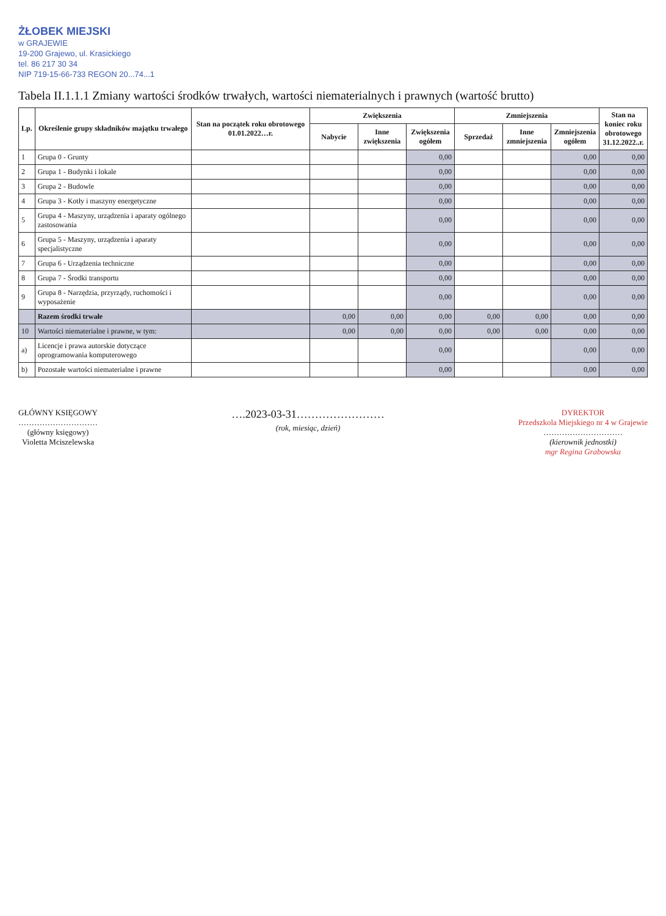ŻŁOBEK MIEJSKI
w GRAJEWIE
19-200 Grajewo, ul. Krasickiego
tel. 86 217 30 34
NIP 719-15-66-733 REGON 20...74...1
Tabela II.1.1.1 Zmiany wartości środków trwałych, wartości niematerialnych i prawnych (wartość brutto)
| Lp. | Określenie grupy składników majątku trwałego | Stan na początek roku obrotowego 01.01.2022…r. | Zwiększenia | | | Zmniejszenia | | | Stan na koniec roku obrotowego 31.12.2022..r. |
| --- | --- | --- | --- | --- | --- | --- | --- | --- | --- |
| | | | Nabycie | Inne zwiększenia | Zwiększenia ogółem | Sprzedaż | Inne zmniejszenia | Zmniejszenia ogółem | |
| 1 | Grupa 0 - Grunty | | | | 0,00 | | | 0,00 | 0,00 |
| 2 | Grupa 1 - Budynki i lokale | | | | 0,00 | | | 0,00 | 0,00 |
| 3 | Grupa 2 - Budowle | | | | 0,00 | | | 0,00 | 0,00 |
| 4 | Grupa 3 - Kotły i maszyny energetyczne | | | | 0,00 | | | 0,00 | 0,00 |
| 5 | Grupa 4 - Maszyny, urządzenia i aparaty ogólnego zastosowania | | | | 0,00 | | | 0,00 | 0,00 |
| 6 | Grupa 5 - Maszyny, urządzenia i aparaty specjalistyczne | | | | 0,00 | | | 0,00 | 0,00 |
| 7 | Grupa 6 - Urządzenia techniczne | | | | 0,00 | | | 0,00 | 0,00 |
| 8 | Grupa 7 - Środki transportu | | | | 0,00 | | | 0,00 | 0,00 |
| 9 | Grupa 8 - Narzędzia, przyrządy, ruchomości i wyposażenie | | | | 0,00 | | | 0,00 | 0,00 |
| | Razem środki trwałe | | 0,00 | 0,00 | 0,00 | 0,00 | 0,00 | 0,00 | 0,00 |
| 10 | Wartości niematerialne i prawne, w tym: | | 0,00 | 0,00 | 0,00 | 0,00 | 0,00 | 0,00 | 0,00 |
| a) | Licencje i prawa autorskie dotyczące oprogramowania komputerowego | | | | 0,00 | | | 0,00 | 0,00 |
| b) | Pozostałe wartości niematerialne i prawne | | | | 0,00 | | | 0,00 | 0,00 |
GŁÓWNY KSIĘGOWY
…………………………
(główny księgowy)
Violetta Mciszelewska
….2023-03-31……………………
(rok, miesiąc, dzień)
DYREKTOR
Przedszkola Miejskiego nr 4 w Grajewie
…………………………
(kierownik jednostki)
mgr Regina Grabowska